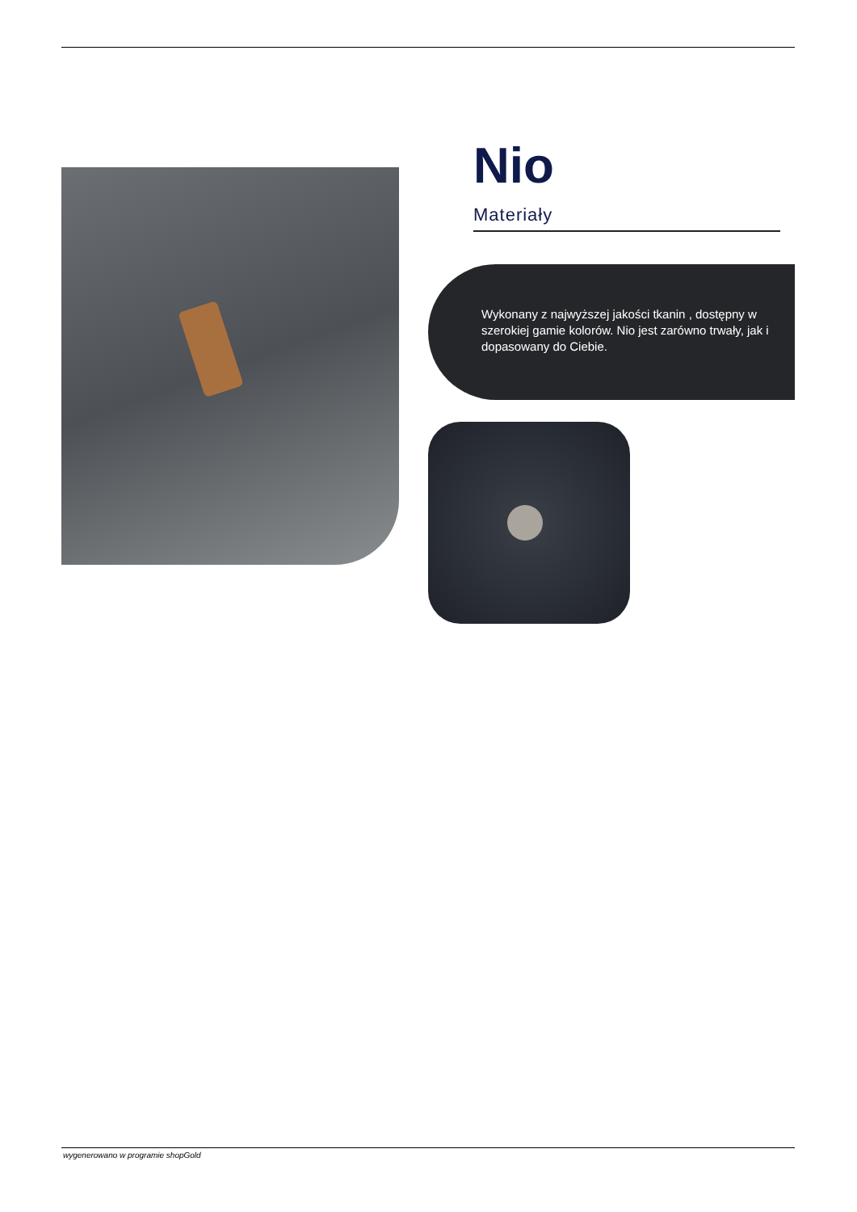Nio
Materiały
Wykonany z najwyższej jakości tkanin , dostępny w szerokiej gamie kolorów. Nio jest zarówno trwały, jak i dopasowany do Ciebie.
wygenerowano w programie shopGold